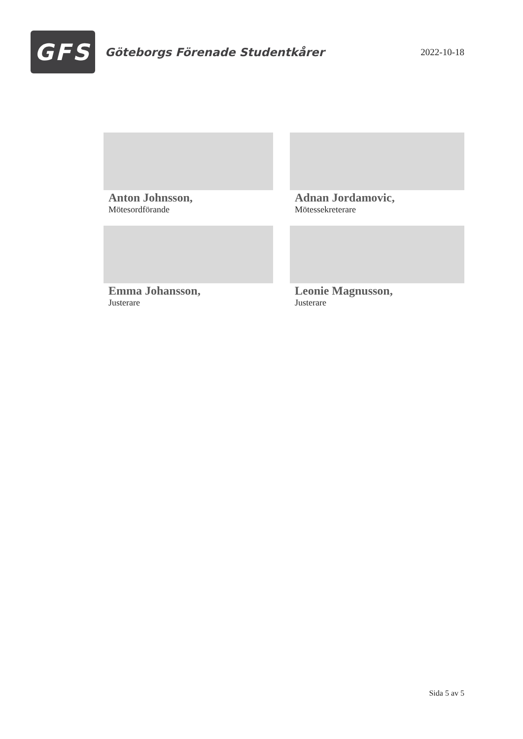GFS
Göteborgs Förenade Studentkårer
2022-10-18
Anton Johnsson,
Mötesordförande
Adnan Jordamovic,
Mötessekreterare
Emma Johansson,
Justerare
Leonie Magnusson,
Justerare
Sida 5 av 5